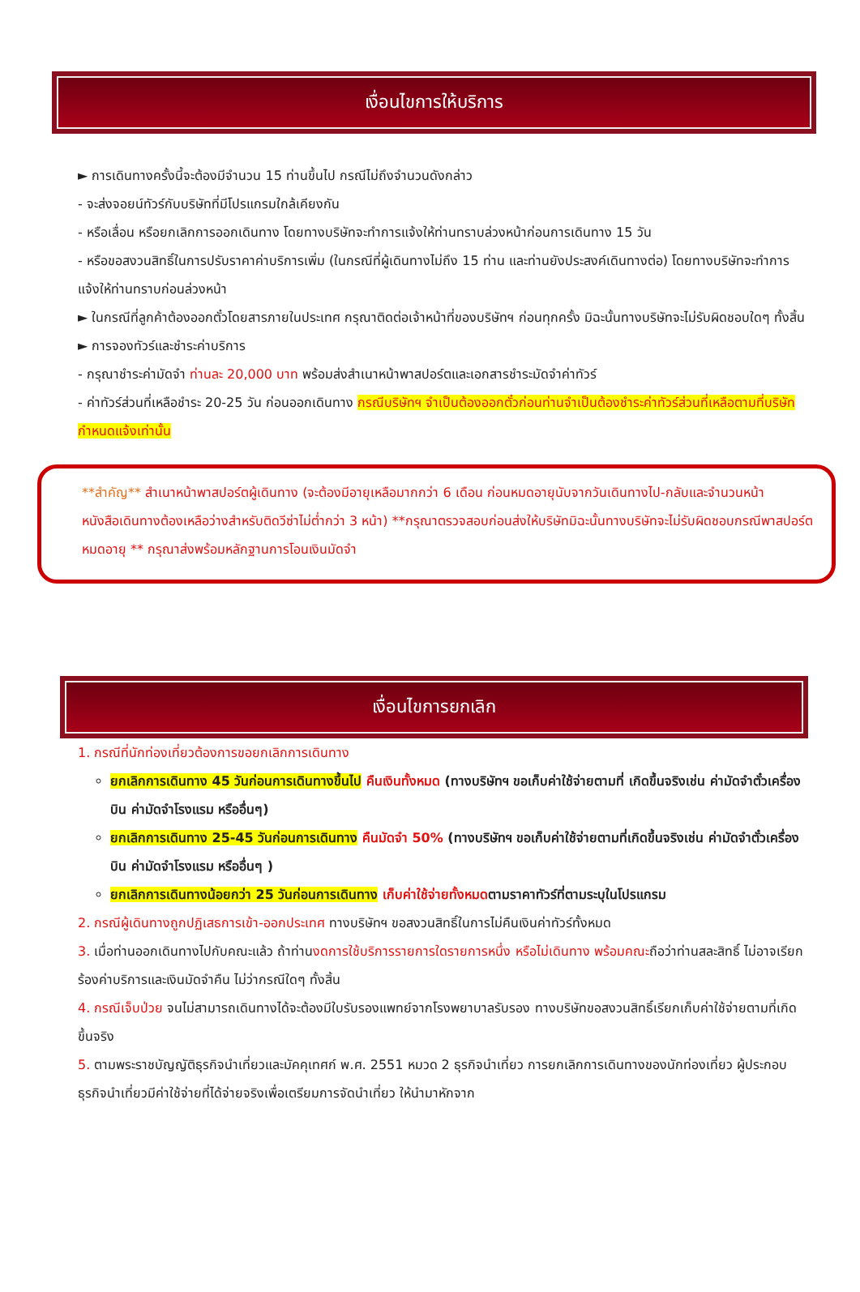เงื่อนไขการให้บริการ
► การเดินทางครั้งนี้จะต้องมีจำนวน 15 ท่านขึ้นไป กรณีไม่ถึงจำนวนดังกล่าว
- จะส่งจอยน์ทัวร์กับบริษัทที่มีโปรแกรมใกล้เคียงกัน
- หรือเลื่อน หรือยกเลิกการออกเดินทาง โดยทางบริษัทจะทำการแจ้งให้ท่านทราบล่วงหน้าก่อนการเดินทาง 15 วัน
- หรือขอสงวนสิทธิ์ในการปรับราคาค่าบริการเพิ่ม (ในกรณีที่ผู้เดินทางไม่ถึง 15 ท่าน และท่านยังประสงค์เดินทางต่อ) โดยทางบริษัทจะทำการแจ้งให้ท่านทราบก่อนล่วงหน้า
► ในกรณีที่ลูกค้าต้องออกตั๋วโดยสารภายในประเทศ กรุณาติดต่อเจ้าหน้าที่ของบริษัทฯ ก่อนทุกครั้ง มิฉะนั้นทางบริษัทจะไม่รับผิดชอบใดๆ ทั้งสิ้น
► การจองทัวร์และชำระค่าบริการ
- กรุณาชำระค่ามัดจำ ท่านละ 20,000 บาท พร้อมส่งสำเนาหน้าพาสปอร์ตและเอกสารชำระมัดจำค่าทัวร์
- ค่าทัวร์ส่วนที่เหลือชำระ 20-25 วัน ก่อนออกเดินทาง กรณีบริษัทฯ จำเป็นต้องออกตั๋วก่อนท่านจำเป็นต้องชำระค่าทัวร์ส่วนที่เหลือตามที่บริษัทกำหนดแจ้งเท่านั้น
**สำคัญ** สำเนาหน้าพาสปอร์ตผู้เดินทาง (จะต้องมีอายุเหลือมากกว่า 6 เดือน ก่อนหมดอายุนับจากวันเดินทางไป-กลับและจำนวนหน้าหนังสือเดินทางต้องเหลือว่างสำหรับติดวีซ่าไม่ต่ำกว่า 3 หน้า) **กรุณาตรวจสอบก่อนส่งให้บริษัทมิฉะนั้นทางบริษัทจะไม่รับผิดชอบกรณีพาสปอร์ตหมดอายุ ** กรุณาส่งพร้อมหลักฐานการโอนเงินมัดจำ
เงื่อนไขการยกเลิก
1. กรณีที่นักท่องเที่ยวต้องการขอยกเลิกการเดินทาง
ยกเลิกการเดินทาง 45 วันก่อนการเดินทางขึ้นไป คืนเงินทั้งหมด (ทางบริษัทฯ ขอเก็บค่าใช้จ่ายตามที่ เกิดขึ้นจริงเช่น ค่ามัดจำตั๋วเครื่องบิน ค่ามัดจำโรงแรม หรืออื่นๆ)
ยกเลิกการเดินทาง 25-45 วันก่อนการเดินทาง คืนมัดจำ 50% (ทางบริษัทฯ ขอเก็บค่าใช้จ่ายตามที่เกิดขึ้นจริงเช่น ค่ามัดจำตั๋วเครื่องบิน ค่ามัดจำโรงแรม หรืออื่นๆ )
ยกเลิกการเดินทางน้อยกว่า 25 วันก่อนการเดินทาง เก็บค่าใช้จ่ายทั้งหมดตามราคาทัวร์ที่ตามระบุในโปรแกรม
2. กรณีผู้เดินทางถูกปฏิเสธการเข้า-ออกประเทศ ทางบริษัทฯ ขอสงวนสิทธิ์ในการไม่คืนเงินค่าทัวร์ทั้งหมด
3. เมื่อท่านออกเดินทางไปกับคณะแล้ว ถ้าท่านงดการใช้บริการรายการใดรายการหนึ่ง หรือไม่เดินทาง พร้อมคณะถือว่าท่านสละสิทธิ์ ไม่อาจเรียกร้องค่าบริการและเงินมัดจำคืน ไม่ว่ากรณีใดๆ ทั้งสิ้น
4. กรณีเจ็บป่วย จนไม่สามารถเดินทางได้จะต้องมีใบรับรองแพทย์จากโรงพยาบาลรับรอง ทางบริษัทขอสงวนสิทธิ์เรียกเก็บค่าใช้จ่ายตามที่เกิดขึ้นจริง
5. ตามพระราชบัญญัติธุรกิจนำเที่ยวและมัคคุเทศก์ พ.ศ. 2551 หมวด 2 ธุรกิจนำเที่ยว การยกเลิกการเดินทางของนักท่องเที่ยว ผู้ประกอบธุรกิจนำเที่ยวมีค่าใช้จ่ายที่ได้จ่ายจริงเพื่อเตรียมการจัดนำเที่ยว ให้นำมาหักจาก